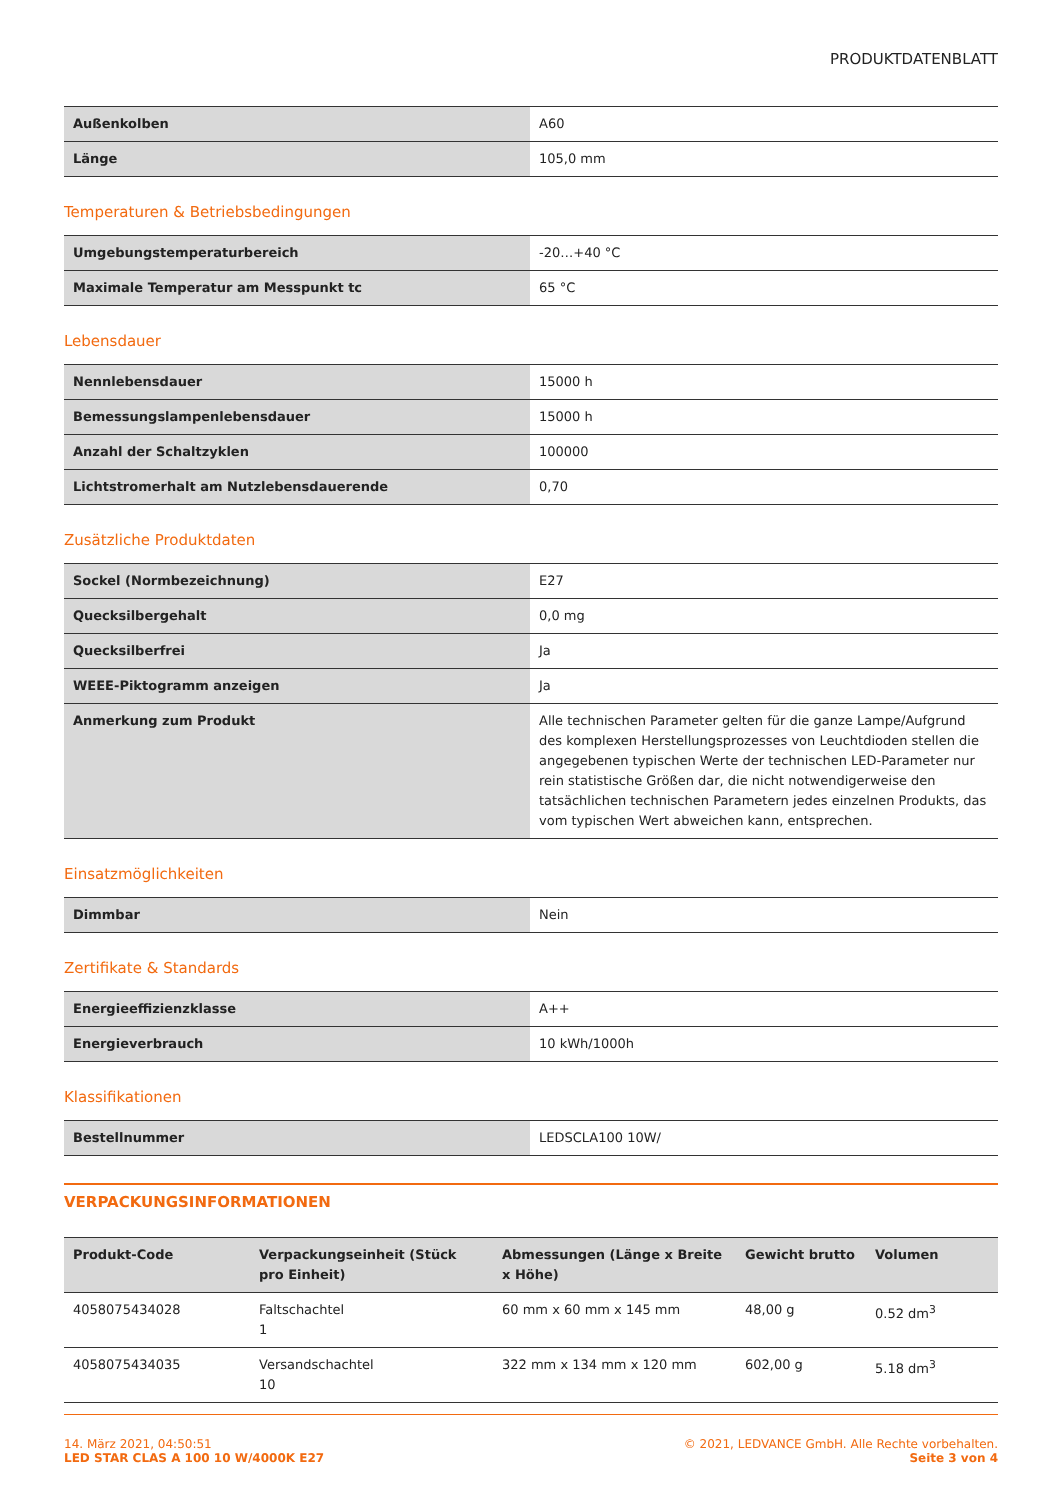PRODUKTDATENBLATT
| Außenkolben | A60 |
| Länge | 105,0 mm |
Temperaturen & Betriebsbedingungen
| Umgebungstemperaturbereich | -20…+40 °C |
| Maximale Temperatur am Messpunkt tc | 65 °C |
Lebensdauer
| Nennlebensdauer | 15000 h |
| Bemessungslampenlebensdauer | 15000 h |
| Anzahl der Schaltzyklen | 100000 |
| Lichtstromerhalt am Nutzlebensdauerende | 0,70 |
Zusätzliche Produktdaten
| Sockel (Normbezeichnung) | E27 |
| Quecksilbergehalt | 0,0 mg |
| Quecksilberfrei | Ja |
| WEEE-Piktogramm anzeigen | Ja |
| Anmerkung zum Produkt | Alle technischen Parameter gelten für die ganze Lampe/Aufgrund des komplexen Herstellungsprozesses von Leuchtdioden stellen die angegebenen typischen Werte der technischen LED-Parameter nur rein statistische Größen dar, die nicht notwendigerweise den tatsächlichen technischen Parametern jedes einzelnen Produkts, das vom typischen Wert abweichen kann, entsprechen. |
Einsatzmöglichkeiten
| Dimmbar | Nein |
Zertifikate & Standards
| Energieeffizienzklasse | A++ |
| Energieverbrauch | 10 kWh/1000h |
Klassifikationen
| Bestellnummer | LEDSCLA100 10W/ |
VERPACKUNGSINFORMATIONEN
| Produkt-Code | Verpackungseinheit (Stück pro Einheit) | Abmessungen (Länge x Breite x Höhe) | Gewicht brutto | Volumen |
| --- | --- | --- | --- | --- |
| 4058075434028 | Faltschachtel 1 | 60 mm x 60 mm x 145 mm | 48,00 g | 0.52 dm<sup>3</sup> |
| 4058075434035 | Versandschachtel 10 | 322 mm x 134 mm x 120 mm | 602,00 g | 5.18 dm<sup>3</sup> |
14. März 2021, 04:50:51
LED STAR CLAS A 100 10 W/4000K E27
© 2021, LEDVANCE GmbH. Alle Rechte vorbehalten.
Seite 3 von 4